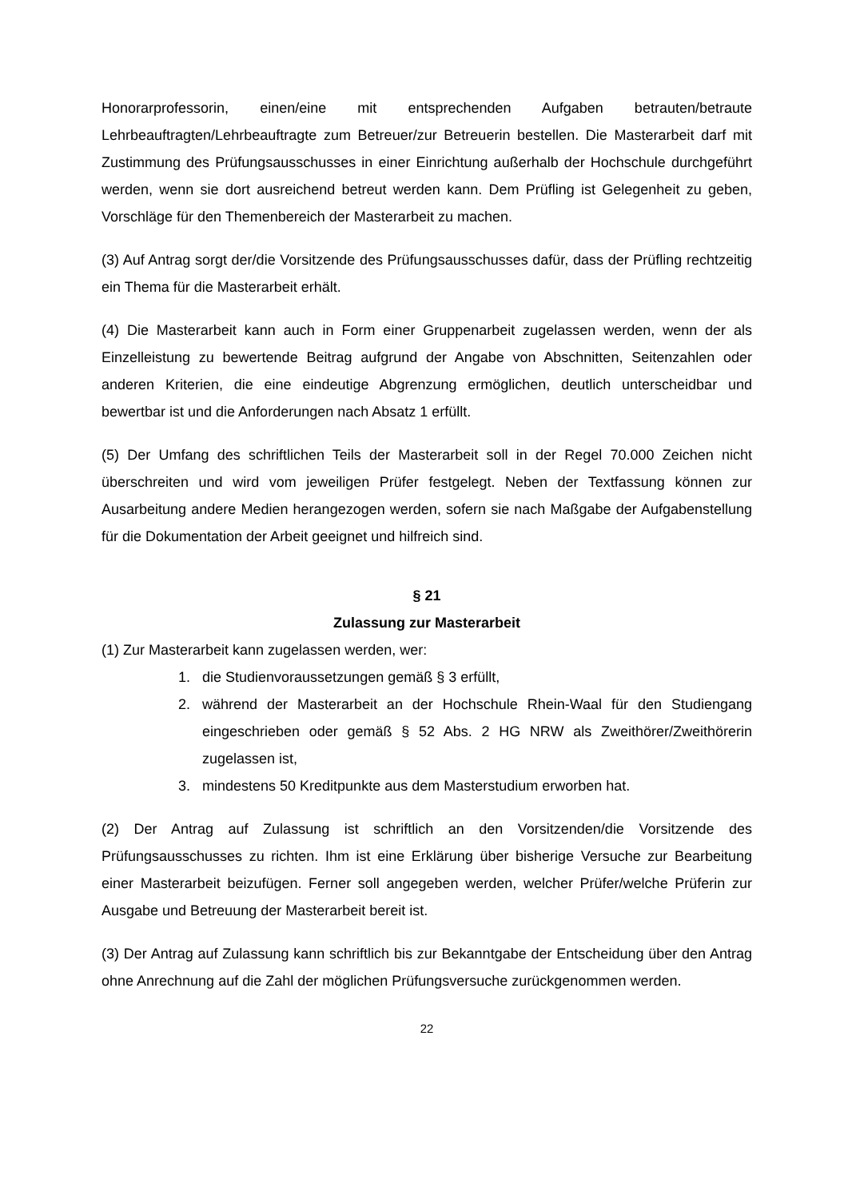Honorarprofessorin, einen/eine mit entsprechenden Aufgaben betrauten/betraute Lehrbeauftragten/Lehrbeauftragte zum Betreuer/zur Betreuerin bestellen. Die Masterarbeit darf mit Zustimmung des Prüfungsausschusses in einer Einrichtung außerhalb der Hochschule durchgeführt werden, wenn sie dort ausreichend betreut werden kann. Dem Prüfling ist Gelegenheit zu geben, Vorschläge für den Themenbereich der Masterarbeit zu machen.
(3) Auf Antrag sorgt der/die Vorsitzende des Prüfungsausschusses dafür, dass der Prüfling rechtzeitig ein Thema für die Masterarbeit erhält.
(4) Die Masterarbeit kann auch in Form einer Gruppenarbeit zugelassen werden, wenn der als Einzelleistung zu bewertende Beitrag aufgrund der Angabe von Abschnitten, Seitenzahlen oder anderen Kriterien, die eine eindeutige Abgrenzung ermöglichen, deutlich unterscheidbar und bewertbar ist und die Anforderungen nach Absatz 1 erfüllt.
(5) Der Umfang des schriftlichen Teils der Masterarbeit soll in der Regel 70.000 Zeichen nicht überschreiten und wird vom jeweiligen Prüfer festgelegt. Neben der Textfassung können zur Ausarbeitung andere Medien herangezogen werden, sofern sie nach Maßgabe der Aufgabenstellung für die Dokumentation der Arbeit geeignet und hilfreich sind.
§ 21
Zulassung zur Masterarbeit
(1) Zur Masterarbeit kann zugelassen werden, wer:
1. die Studienvoraussetzungen gemäß § 3 erfüllt,
2. während der Masterarbeit an der Hochschule Rhein-Waal für den Studiengang eingeschrieben oder gemäß § 52 Abs. 2 HG NRW als Zweithörer/Zweithörerin zugelassen ist,
3. mindestens 50 Kreditpunkte aus dem Masterstudium erworben hat.
(2) Der Antrag auf Zulassung ist schriftlich an den Vorsitzenden/die Vorsitzende des Prüfungsausschusses zu richten. Ihm ist eine Erklärung über bisherige Versuche zur Bearbeitung einer Masterarbeit beizufügen. Ferner soll angegeben werden, welcher Prüfer/welche Prüferin zur Ausgabe und Betreuung der Masterarbeit bereit ist.
(3) Der Antrag auf Zulassung kann schriftlich bis zur Bekanntgabe der Entscheidung über den Antrag ohne Anrechnung auf die Zahl der möglichen Prüfungsversuche zurückgenommen werden.
22